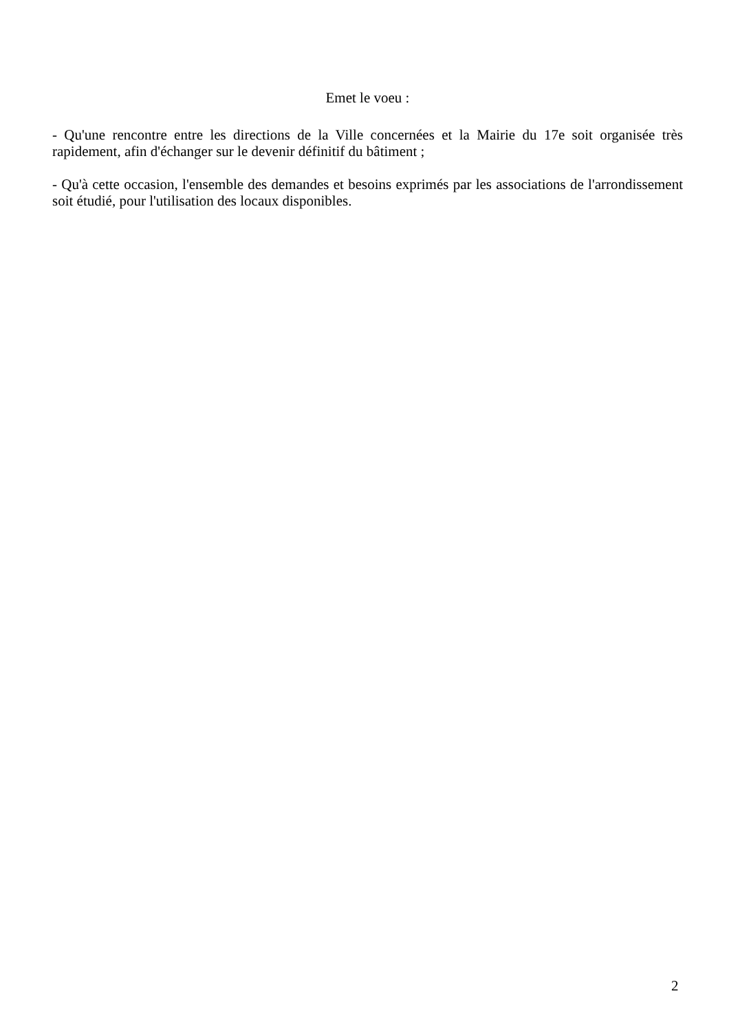Emet le voeu :
- Qu'une rencontre entre les directions de la Ville concernées et la Mairie du 17e soit organisée très rapidement, afin d'échanger sur le devenir définitif du bâtiment ;
- Qu'à cette occasion, l'ensemble des demandes et besoins exprimés par les associations de l'arrondissement soit étudié, pour l'utilisation des locaux disponibles.
2